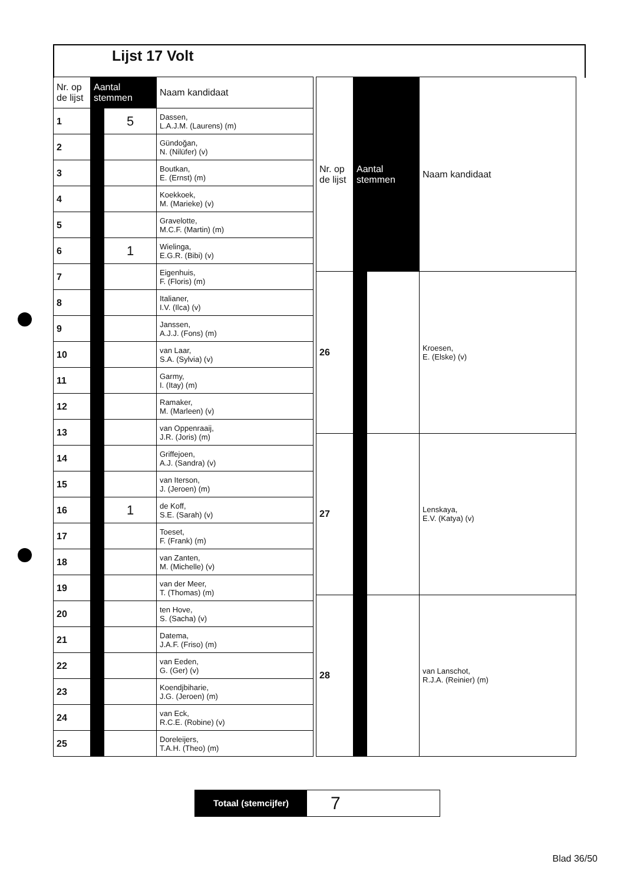Lijst 17 Volt
| Nr. op de lijst | Aantal stemmen | | Naam kandidaat |
| --- | --- | --- | --- |
| 1 | | 5 | Dassen, L.A.J.M. (Laurens) (m) |
| 2 | | | Gündoğan, N. (Nilüfer) (v) |
| 3 | | | Boutkan, E. (Ernst) (m) |
| 4 | | | Koekkoek, M. (Marieke) (v) |
| 5 | | | Gravelotte, M.C.F. (Martin) (m) |
| 6 | | 1 | Wielinga, E.G.R. (Bibi) (v) |
| 7 | | | Eigenhuis, F. (Floris) (m) |
| 8 | | | Italianer, I.V. (Ilca) (v) |
| 9 | | | Janssen, A.J.J. (Fons) (m) |
| 10 | | | van Laar, S.A. (Sylvia) (v) |
| 11 | | | Garmy, I. (Itay) (m) |
| 12 | | | Ramaker, M. (Marleen) (v) |
| 13 | | | van Oppenraaij, J.R. (Joris) (m) |
| 14 | | | Griffejoen, A.J. (Sandra) (v) |
| 15 | | | van Iterson, J. (Jeroen) (m) |
| 16 | | 1 | de Koff, S.E. (Sarah) (v) |
| 17 | | | Toeset, F. (Frank) (m) |
| 18 | | | van Zanten, M. (Michelle) (v) |
| 19 | | | van der Meer, T. (Thomas) (m) |
| 20 | | | ten Hove, S. (Sacha) (v) |
| 21 | | | Datema, J.A.F. (Friso) (m) |
| 22 | | | van Eeden, G. (Ger) (v) |
| 23 | | | Koendjbiharie, J.G. (Jeroen) (m) |
| 24 | | | van Eck, R.C.E. (Robine) (v) |
| 25 | | | Doreleijers, T.A.H. (Theo) (m) |
| Nr. op de lijst | Aantal stemmen | | Naam kandidaat |
| --- | --- | --- | --- |
| 26 | | | Kroesen, E. (Elske) (v) |
| 27 | | | Lenskaya, E.V. (Katya) (v) |
| 28 | | | van Lanschot, R.J.A. (Reinier) (m) |
Totaal (stemcijfer)
7
Blad 36/50